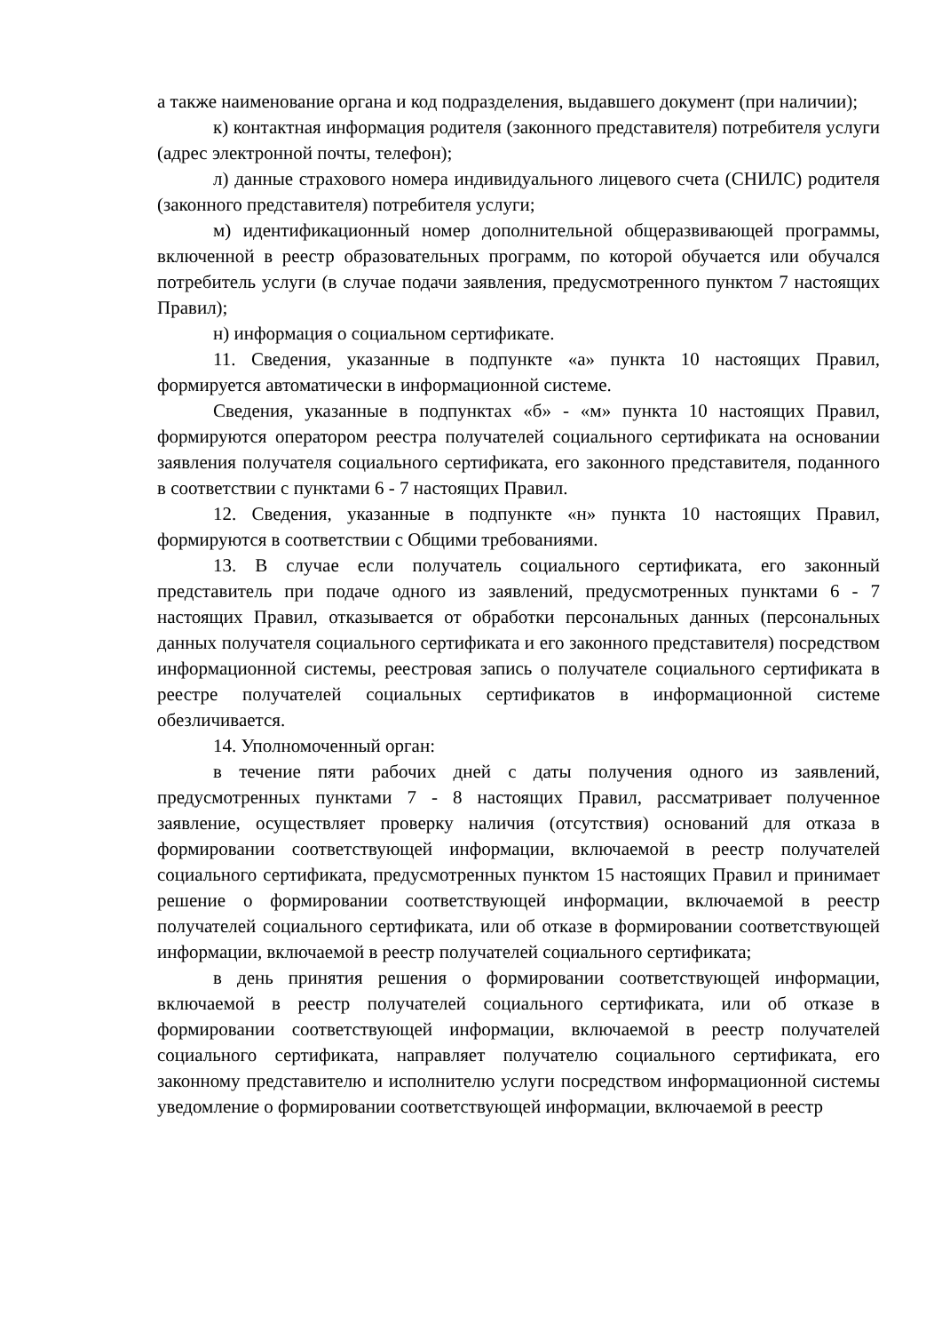а также наименование органа и код подразделения, выдавшего документ (при наличии);
к) контактная информация родителя (законного представителя) потребителя услуги (адрес электронной почты, телефон);
л) данные страхового номера индивидуального лицевого счета (СНИЛС) родителя (законного представителя) потребителя услуги;
м) идентификационный номер дополнительной общеразвивающей программы, включенной в реестр образовательных программ, по которой обучается или обучался потребитель услуги (в случае подачи заявления, предусмотренного пунктом 7 настоящих Правил);
н) информация о социальном сертификате.
11. Сведения, указанные в подпункте «а» пункта 10 настоящих Правил, формируется автоматически в информационной системе.
Сведения, указанные в подпунктах «б» - «м» пункта 10 настоящих Правил, формируются оператором реестра получателей социального сертификата на основании заявления получателя социального сертификата, его законного представителя, поданного в соответствии с пунктами 6 - 7 настоящих Правил.
12. Сведения, указанные в подпункте «н» пункта 10 настоящих Правил, формируются в соответствии с Общими требованиями.
13. В случае если получатель социального сертификата, его законный представитель при подаче одного из заявлений, предусмотренных пунктами 6 - 7 настоящих Правил, отказывается от обработки персональных данных (персональных данных получателя социального сертификата и его законного представителя) посредством информационной системы, реестровая запись о получателе социального сертификата в реестре получателей социальных сертификатов в информационной системе обезличивается.
14. Уполномоченный орган:
в течение пяти рабочих дней с даты получения одного из заявлений, предусмотренных пунктами 7 - 8 настоящих Правил, рассматривает полученное заявление, осуществляет проверку наличия (отсутствия) оснований для отказа в формировании соответствующей информации, включаемой в реестр получателей социального сертификата, предусмотренных пунктом 15 настоящих Правил и принимает решение о формировании соответствующей информации, включаемой в реестр получателей социального сертификата, или об отказе в формировании соответствующей информации, включаемой в реестр получателей социального сертификата;
в день принятия решения о формировании соответствующей информации, включаемой в реестр получателей социального сертификата, или об отказе в формировании соответствующей информации, включаемой в реестр получателей социального сертификата, направляет получателю социального сертификата, его законному представителю и исполнителю услуги посредством информационной системы уведомление о формировании соответствующей информации, включаемой в реестр